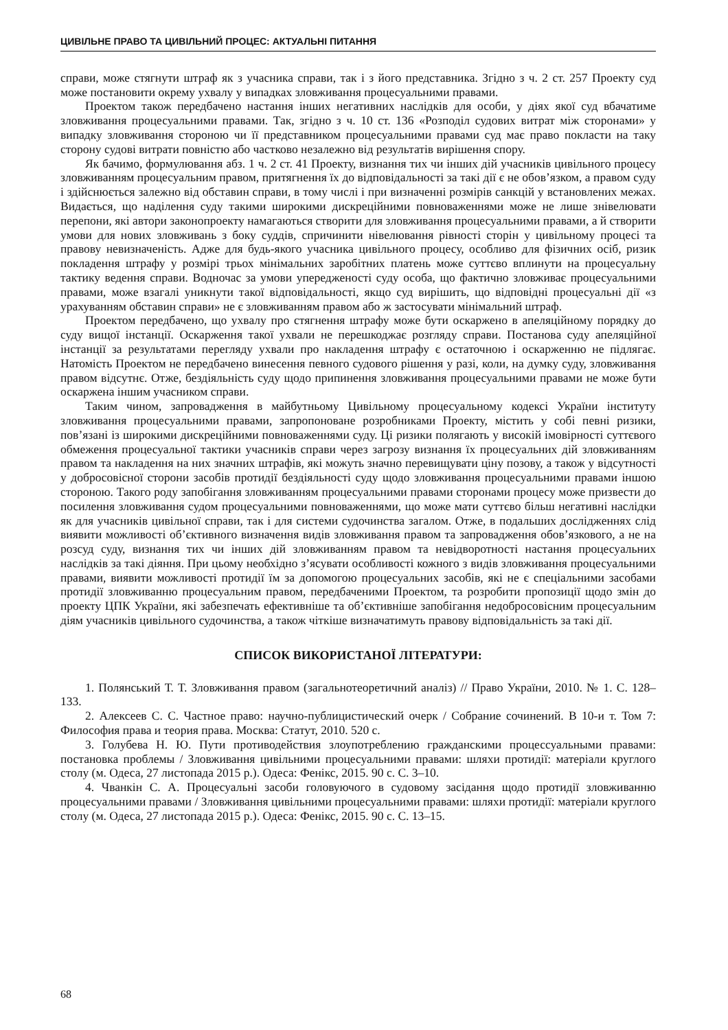ЦИВІЛЬНЕ ПРАВО ТА ЦИВІЛЬНИЙ ПРОЦЕС: АКТУАЛЬНІ ПИТАННЯ
справи, може стягнути штраф як з учасника справи, так і з його представника. Згідно з ч. 2 ст. 257 Проекту суд може постановити окрему ухвалу у випадках зловживання процесуальними правами.
Проектом також передбачено настання інших негативних наслідків для особи, у діях якої суд вбачатиме зловживання процесуальними правами. Так, згідно з ч. 10 ст. 136 «Розподіл судових витрат між сторонами» у випадку зловживання стороною чи її представником процесуальними правами суд має право покласти на таку сторону судові витрати повністю або частково незалежно від результатів вирішення спору.
Як бачимо, формулювання абз. 1 ч. 2 ст. 41 Проекту, визнання тих чи інших дій учасників цивільного процесу зловживанням процесуальним правом, притягнення їх до відповідальності за такі дії є не обов’язком, а правом суду і здійснюється залежно від обставин справи, в тому числі і при визначенні розмірів санкцій у встановлених межах. Видається, що наділення суду такими широкими дискреційними повноваженнями може не лише знівелювати перепони, які автори законопроекту намагаються створити для зловживання процесуальними правами, а й створити умови для нових зловживань з боку суддів, спричинити нівелювання рівності сторін у цивільному процесі та правову невизначеність. Адже для будь-якого учасника цивільного процесу, особливо для фізичних осіб, ризик покладення штрафу у розмірі трьох мінімальних заробітних платень може суттєво вплинути на процесуальну тактику ведення справи. Водночас за умови упередженості суду особа, що фактично зловживає процесуальними правами, може взагалі уникнути такої відповідальності, якщо суд вирішить, що відповідні процесуальні дії «з урахуванням обставин справи» не є зловживанням правом або ж застосувати мінімальний штраф.
Проектом передбачено, що ухвалу про стягнення штрафу може бути оскаржено в апеляційному порядку до суду вищої інстанції. Оскарження такої ухвали не перешкоджає розгляду справи. Постанова суду апеляційної інстанції за результатами перегляду ухвали про накладення штрафу є остаточною і оскарженню не підлягає. Натомість Проектом не передбачено винесення певного судового рішення у разі, коли, на думку суду, зловживання правом відсутнє. Отже, бездіяльність суду щодо припинення зловживання процесуальними правами не може бути оскаржена іншим учасником справи.
Таким чином, запровадження в майбутньому Цивільному процесуальному кодексі України інституту зловживання процесуальними правами, запропоноване розробниками Проекту, містить у собі певні ризики, пов’язані із широкими дискреційними повноваженнями суду. Ці ризики полягають у високій імовірності суттєвого обмеження процесуальної тактики учасників справи через загрозу визнання їх процесуальних дій зловживанням правом та накладення на них значних штрафів, які можуть значно перевищувати ціну позову, а також у відсутності у добросовісної сторони засобів протидії бездіяльності суду щодо зловживання процесуальними правами іншою стороною. Такого роду запобігання зловживанням процесуальними правами сторонами процесу може призвести до посилення зловживання судом процесуальними повноваженнями, що може мати суттєво більш негативні наслідки як для учасників цивільної справи, так і для системи судочинства загалом. Отже, в подальших дослідженнях слід виявити можливості об’єктивного визначення видів зловживання правом та запровадження обов’язкового, а не на розсуд суду, визнання тих чи інших дій зловживанням правом та невідворотності настання процесуальних наслідків за такі діяння. При цьому необхідно з’ясувати особливості кожного з видів зловживання процесуальними правами, виявити можливості протидії їм за допомогою процесуальних засобів, які не є спеціальними засобами протидії зловживанню процесуальним правом, передбаченими Проектом, та розробити пропозиції щодо змін до проекту ЦПК України, які забезпечать ефективніше та об’єктивніше запобігання недобросовісним процесуальним діям учасників цивільного судочинства, а також чіткіше визначатимуть правову відповідальність за такі дії.
СПИСОК ВИКОРИСТАНОЇ ЛІТЕРАТУРИ:
1. Полянський Т. Т. Зловживання правом (загальнотеоретичний аналіз) // Право України, 2010. № 1. С. 128–133.
2. Алексеев С. С. Частное право: научно-публицистический очерк / Собрание сочинений. В 10-и т. Том 7: Философия права и теория права. Москва: Статут, 2010. 520 с.
3. Голубева Н. Ю. Пути противодействия злоупотреблению гражданскими процессуальными правами: постановка проблемы / Зловживання цивільними процесуальними правами: шляхи протидії: матеріали круглого столу (м. Одеса, 27 листопада 2015 р.). Одеса: Фенікс, 2015. 90 с. С. 3–10.
4. Чванкін С. А. Процесуальні засоби головуючого в судовому засідання щодо протидії зловживанню процесуальними правами / Зловживання цивільними процесуальними правами: шляхи протидії: матеріали круглого столу (м. Одеса, 27 листопада 2015 р.). Одеса: Фенікс, 2015. 90 с. С. 13–15.
68